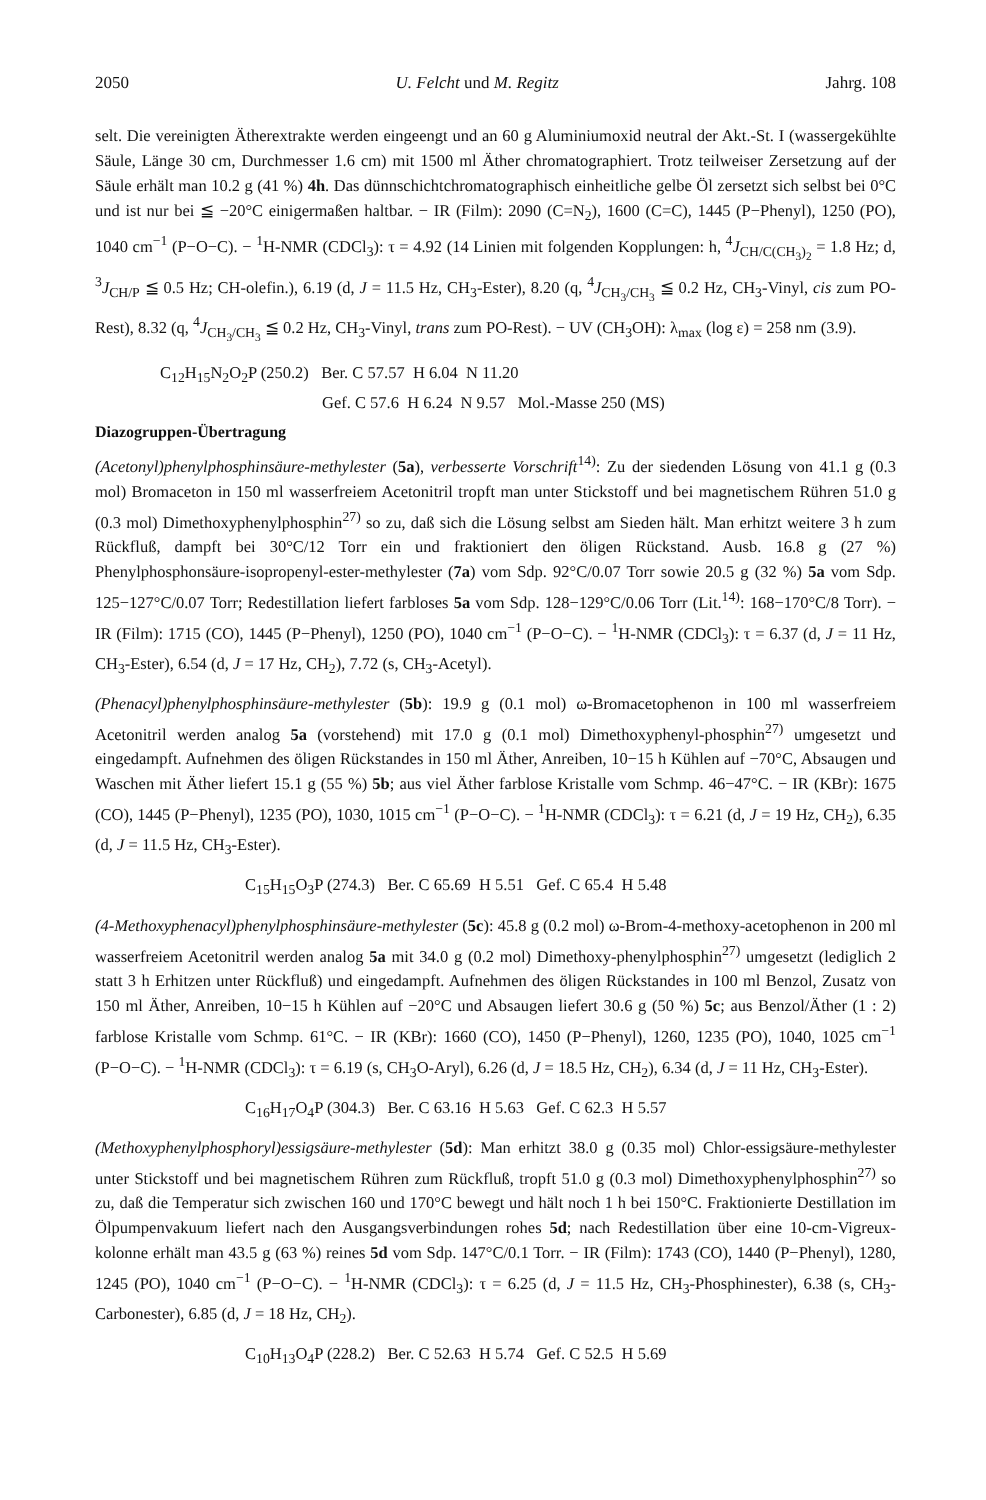2050 U. Felcht und M. Regitz Jahrg. 108
selt. Die vereinigten Ätherextrakte werden eingeengt und an 60 g Aluminiumoxid neutral der Akt.-St. I (wassergekühlte Säule, Länge 30 cm, Durchmesser 1.6 cm) mit 1500 ml Äther chromatographiert. Trotz teilweiser Zersetzung auf der Säule erhält man 10.2 g (41 %) 4h. Das dünnschichtchromatographisch einheitliche gelbe Öl zersetzt sich selbst bei 0°C und ist nur bei ≦ −20°C einigermaßen haltbar. − IR (Film): 2090 (C=N<sub>2</sub>), 1600 (C=C), 1445 (P−Phenyl), 1250 (PO), 1040 cm<sup>−1</sup> (P−O−C). − <sup>1</sup>H-NMR (CDCl<sub>3</sub>): τ = 4.92 (14 Linien mit folgenden Kopplungen: h, <sup>4</sup>J<sub>CH/C(CH<sub>3</sub>)<sub>2</sub></sub> = 1.8 Hz; d, <sup>3</sup>J<sub>CH/P</sub> ≦ 0.5 Hz; CH-olefin.), 6.19 (d, J = 11.5 Hz, CH<sub>3</sub>-Ester), 8.20 (q, <sup>4</sup>J<sub>CH<sub>3</sub>/CH<sub>3</sub></sub> ≦ 0.2 Hz, CH<sub>3</sub>-Vinyl, cis zum PO-Rest), 8.32 (q, <sup>4</sup>J<sub>CH<sub>3</sub>/CH<sub>3</sub></sub> ≦ 0.2 Hz, CH<sub>3</sub>-Vinyl, trans zum PO-Rest). − UV (CH<sub>3</sub>OH): λ<sub>max</sub> (log ε) = 258 nm (3.9).
C<sub>12</sub>H<sub>15</sub>N<sub>2</sub>O<sub>2</sub>P (250.2) Ber. C 57.57 H 6.04 N 11.20
Gef. C 57.6 H 6.24 N 9.57 Mol.-Masse 250 (MS)
Diazogruppen-Übertragung
(Acetonyl)phenylphosphinsäure-methylester (5a), verbesserte Vorschrift<sup>14)</sup>: Zu der siedenden Lösung von 41.1 g (0.3 mol) Bromaceton in 150 ml wasserfreiem Acetonitril tropft man unter Stickstoff und bei magnetischem Rühren 51.0 g (0.3 mol) Dimethoxyphenylphosphin<sup>27)</sup> so zu, daß sich die Lösung selbst am Sieden hält. Man erhitzt weitere 3 h zum Rückfluß, dampft bei 30°C/12 Torr ein und fraktioniert den öligen Rückstand. Ausb. 16.8 g (27 %) Phenylphosphonsäure-isopropenyl-ester-methylester (7a) vom Sdp. 92°C/0.07 Torr sowie 20.5 g (32 %) 5a vom Sdp. 125−127°C/0.07 Torr; Redestillation liefert farbloses 5a vom Sdp. 128−129°C/0.06 Torr (Lit.<sup>14)</sup>: 168−170°C/8 Torr). − IR (Film): 1715 (CO), 1445 (P−Phenyl), 1250 (PO), 1040 cm<sup>−1</sup> (P−O−C). − <sup>1</sup>H-NMR (CDCl<sub>3</sub>): τ = 6.37 (d, J = 11 Hz, CH<sub>3</sub>-Ester), 6.54 (d, J = 17 Hz, CH<sub>2</sub>), 7.72 (s, CH<sub>3</sub>-Acetyl).
(Phenacyl)phenylphosphinsäure-methylester (5b): 19.9 g (0.1 mol) ω-Bromacetophenon in 100 ml wasserfreiem Acetonitril werden analog 5a (vorstehend) mit 17.0 g (0.1 mol) Dimethoxyphenyl-phosphin<sup>27)</sup> umgesetzt und eingedampft. Aufnehmen des öligen Rückstandes in 150 ml Äther, Anreiben, 10−15 h Kühlen auf −70°C, Absaugen und Waschen mit Äther liefert 15.1 g (55 %) 5b; aus viel Äther farblose Kristalle vom Schmp. 46−47°C. − IR (KBr): 1675 (CO), 1445 (P−Phenyl), 1235 (PO), 1030, 1015 cm<sup>−1</sup> (P−O−C). − <sup>1</sup>H-NMR (CDCl<sub>3</sub>): τ = 6.21 (d, J = 19 Hz, CH<sub>2</sub>), 6.35 (d, J = 11.5 Hz, CH<sub>3</sub>-Ester).
C<sub>15</sub>H<sub>15</sub>O<sub>3</sub>P (274.3) Ber. C 65.69 H 5.51 Gef. C 65.4 H 5.48
(4-Methoxyphenacyl)phenylphosphinsäure-methylester (5c): 45.8 g (0.2 mol) ω-Brom-4-methoxy-acetophenon in 200 ml wasserfreiem Acetonitril werden analog 5a mit 34.0 g (0.2 mol) Dimethoxy-phenylphosphin<sup>27)</sup> umgesetzt (lediglich 2 statt 3 h Erhitzen unter Rückfluß) und eingedampft. Aufnehmen des öligen Rückstandes in 100 ml Benzol, Zusatz von 150 ml Äther, Anreiben, 10−15 h Kühlen auf −20°C und Absaugen liefert 30.6 g (50 %) 5c; aus Benzol/Äther (1 : 2) farblose Kristalle vom Schmp. 61°C. − IR (KBr): 1660 (CO), 1450 (P−Phenyl), 1260, 1235 (PO), 1040, 1025 cm<sup>−1</sup> (P−O−C). − <sup>1</sup>H-NMR (CDCl<sub>3</sub>): τ = 6.19 (s, CH<sub>3</sub>O-Aryl), 6.26 (d, J = 18.5 Hz, CH<sub>2</sub>), 6.34 (d, J = 11 Hz, CH<sub>3</sub>-Ester).
C<sub>16</sub>H<sub>17</sub>O<sub>4</sub>P (304.3) Ber. C 63.16 H 5.63 Gef. C 62.3 H 5.57
(Methoxyphenylphosphoryl)essigsäure-methylester (5d): Man erhitzt 38.0 g (0.35 mol) Chlor-essigsäure-methylester unter Stickstoff und bei magnetischem Rühren zum Rückfluß, tropft 51.0 g (0.3 mol) Dimethoxyphenylphosphin<sup>27)</sup> so zu, daß die Temperatur sich zwischen 160 und 170°C bewegt und hält noch 1 h bei 150°C. Fraktionierte Destillation im Ölpumpenvakuum liefert nach den Ausgangsverbindungen rohes 5d; nach Redestillation über eine 10-cm-Vigreux-kolonne erhält man 43.5 g (63 %) reines 5d vom Sdp. 147°C/0.1 Torr. − IR (Film): 1743 (CO), 1440 (P−Phenyl), 1280, 1245 (PO), 1040 cm<sup>−1</sup> (P−O−C). − <sup>1</sup>H-NMR (CDCl<sub>3</sub>): τ = 6.25 (d, J = 11.5 Hz, CH<sub>3</sub>-Phosphinester), 6.38 (s, CH<sub>3</sub>-Carbonester), 6.85 (d, J = 18 Hz, CH<sub>2</sub>).
C<sub>10</sub>H<sub>13</sub>O<sub>4</sub>P (228.2) Ber. C 52.63 H 5.74 Gef. C 52.5 H 5.69